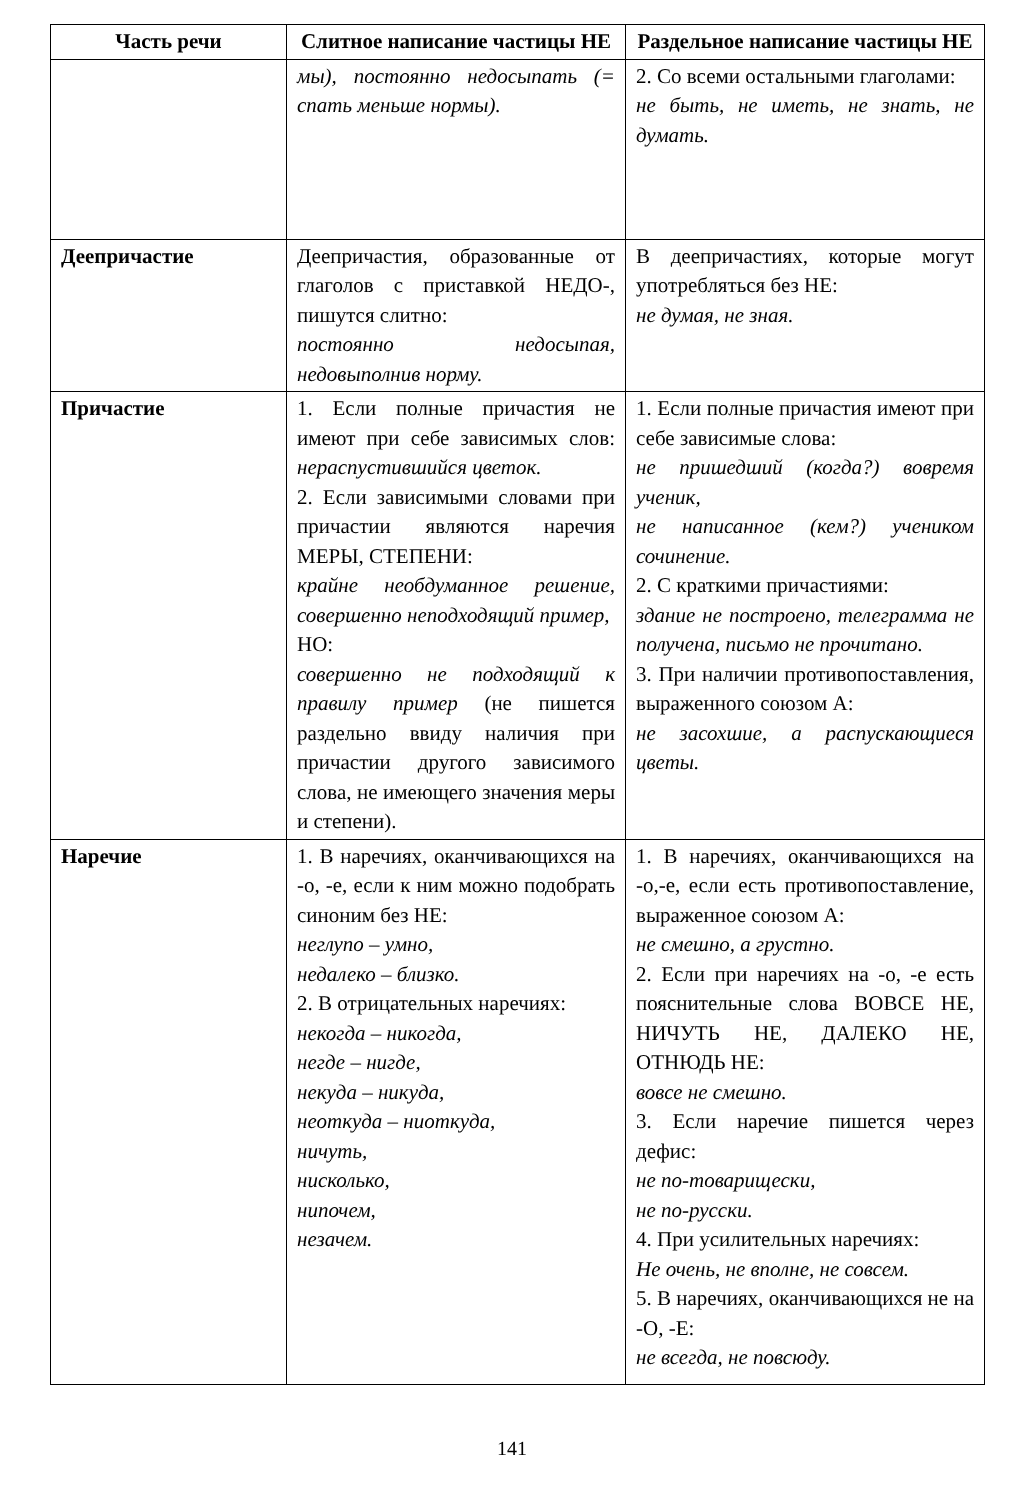| Часть речи | Слитное написание частицы НЕ | Раздельное написание частицы НЕ |
| --- | --- | --- |
| | мы), постоянно недосыпать (= спать меньше нормы). | 2. Со всеми остальными глаголами: не быть, не иметь, не знать, не думать. |
| Деепричастие | Деепричастия, образованные от глаголов с приставкой НЕДО-, пишутся слитно: постоянно недосыпая, недовыполнив норму. | В деепричастиях, которые могут употребляться без НЕ: не думая, не зная. |
| Причастие | 1. Если полные причастия не имеют при себе зависимых слов: нераспустившийся цветок. 2. Если зависимыми словами при причастии являются наречия МЕРЫ, СТЕПЕНИ: крайне необдуманное решение, совершенно неподходящий пример, НО: совершенно не подходящий к правилу пример (не пишется раздельно ввиду наличия при причастии другого зависимого слова, не имеющего значения меры и степени). | 1. Если полные причастия имеют при себе зависимые слова: не пришедший (когда?) вовремя ученик, не написанное (кем?) учеником сочинение. 2. С краткими причастиями: здание не построено, телеграмма не получена, письмо не прочитано. 3. При наличии противопоставления, выраженного союзом А: не засохшие, а распускающиеся цветы. |
| Наречие | 1. В наречиях, оканчивающихся на -о, -е, если к ним можно подобрать синоним без НЕ: неглупо – умно, недалеко – близко. 2. В отрицательных наречиях: некогда – никогда, негде – нигде, некуда – никуда, неоткуда – ниоткуда, ничуть, нисколько, нипочем, незачем. | 1. В наречиях, оканчивающихся на -о,-е, если есть противопоставление, выраженное союзом А: не смешно, а грустно. 2. Если при наречиях на -о, -е есть пояснительные слова ВОВСЕ НЕ, НИЧУТЬ НЕ, ДАЛЕКО НЕ, ОТНЮДЬ НЕ: вовсе не смешно. 3. Если наречие пишется через дефис: не по-товарищески, не по-русски. 4. При усилительных наречиях: Не очень, не вполне, не совсем. 5. В наречиях, оканчивающихся не на -О, -Е: не всегда, не повсюду. |
141